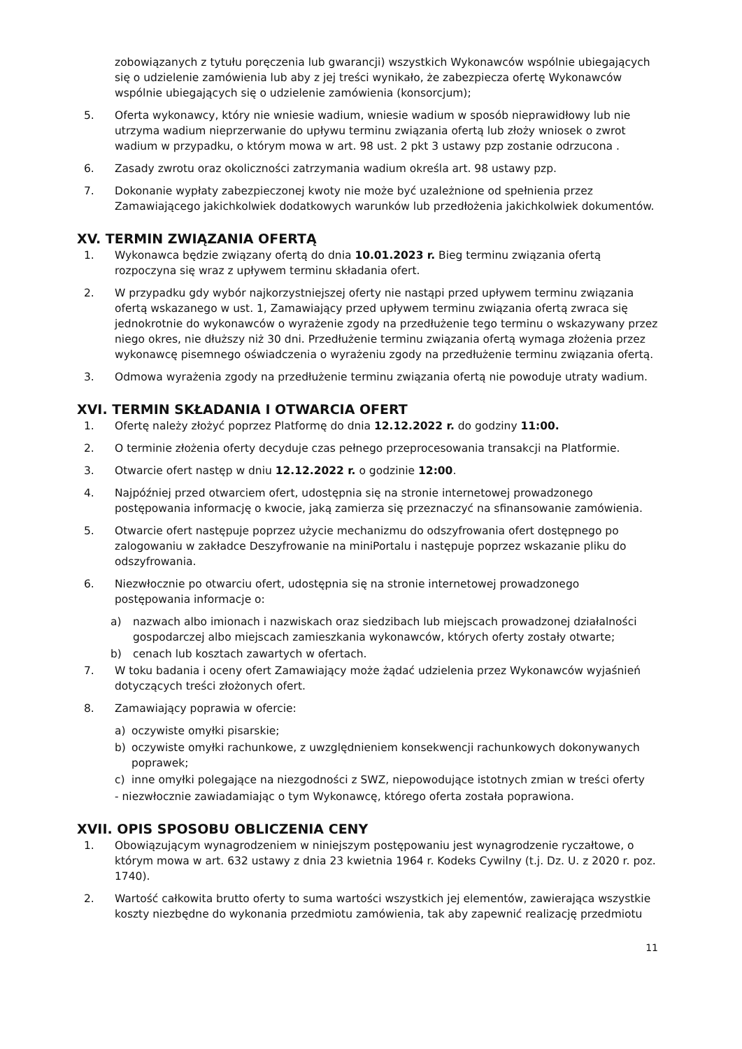zobowiązanych z tytułu poręczenia lub gwarancji) wszystkich Wykonawców wspólnie ubiegających się o udzielenie zamówienia lub aby z jej treści wynikało, że zabezpiecza ofertę Wykonawców wspólnie ubiegających się o udzielenie zamówienia (konsorcjum);
5. Oferta wykonawcy, który nie wniesie wadium, wniesie wadium w sposób nieprawidłowy lub nie utrzyma wadium nieprzerwanie do upływu terminu związania ofertą lub złoży wniosek o zwrot wadium w przypadku, o którym mowa w art. 98 ust. 2 pkt 3 ustawy pzp zostanie odrzucona .
6. Zasady zwrotu oraz okoliczności zatrzymania wadium określa art. 98 ustawy pzp.
7. Dokonanie wypłaty zabezpieczonej kwoty nie może być uzależnione od spełnienia przez Zamawiającego jakichkolwiek dodatkowych warunków lub przedłożenia jakichkolwiek dokumentów.
XV. TERMIN ZWIĄZANIA OFERTĄ
1. Wykonawca będzie związany ofertą do dnia 10.01.2023 r. Bieg terminu związania ofertą rozpoczyna się wraz z upływem terminu składania ofert.
2. W przypadku gdy wybór najkorzystniejszej oferty nie nastąpi przed upływem terminu związania ofertą wskazanego w ust. 1, Zamawiający przed upływem terminu związania ofertą zwraca się jednokrotnie do wykonawców o wyrażenie zgody na przedłużenie tego terminu o wskazywany przez niego okres, nie dłuższy niż 30 dni. Przedłużenie terminu związania ofertą wymaga złożenia przez wykonawcę pisemnego oświadczenia o wyrażeniu zgody na przedłużenie terminu związania ofertą.
3. Odmowa wyrażenia zgody na przedłużenie terminu związania ofertą nie powoduje utraty wadium.
XVI. TERMIN SKŁADANIA I OTWARCIA OFERT
1. Ofertę należy złożyć poprzez Platformę do dnia 12.12.2022 r. do godziny 11:00.
2. O terminie złożenia oferty decyduje czas pełnego przeprocesowania transakcji na Platformie.
3. Otwarcie ofert następ w dniu 12.12.2022 r. o godzinie 12:00.
4. Najpóźniej przed otwarciem ofert, udostępnia się na stronie internetowej prowadzonego postępowania informację o kwocie, jaką zamierza się przeznaczyć na sfinansowanie zamówienia.
5. Otwarcie ofert następuje poprzez użycie mechanizmu do odszyfrowania ofert dostępnego po zalogowaniu w zakładce Deszyfrowanie na miniPortalu i następuje poprzez wskazanie pliku do odszyfrowania.
6. Niezwłocznie po otwarciu ofert, udostępnia się na stronie internetowej prowadzonego postępowania informacje o:
a) nazwach albo imionach i nazwiskach oraz siedzibach lub miejscach prowadzonej działalności gospodarczej albo miejscach zamieszkania wykonawców, których oferty zostały otwarte;
b) cenach lub kosztach zawartych w ofertach.
7. W toku badania i oceny ofert Zamawiający może żądać udzielenia przez Wykonawców wyjaśnień dotyczących treści złożonych ofert.
8. Zamawiający poprawia w ofercie:
a) oczywiste omyłki pisarskie;
b) oczywiste omyłki rachunkowe, z uwzględnieniem konsekwencji rachunkowych dokonywanych poprawek;
c) inne omyłki polegające na niezgodności z SWZ, niepowodujące istotnych zmian w treści oferty
- niezwłocznie zawiadamiając o tym Wykonawcę, którego oferta została poprawiona.
XVII. OPIS SPOSOBU OBLICZENIA CENY
1. Obowiązującym wynagrodzeniem w niniejszym postępowaniu jest wynagrodzenie ryczałtowe, o którym mowa w art. 632 ustawy z dnia 23 kwietnia 1964 r. Kodeks Cywilny (t.j. Dz. U. z 2020 r. poz. 1740).
2. Wartość całkowita brutto oferty to suma wartości wszystkich jej elementów, zawierająca wszystkie koszty niezbędne do wykonania przedmiotu zamówienia, tak aby zapewnić realizację przedmiotu
11